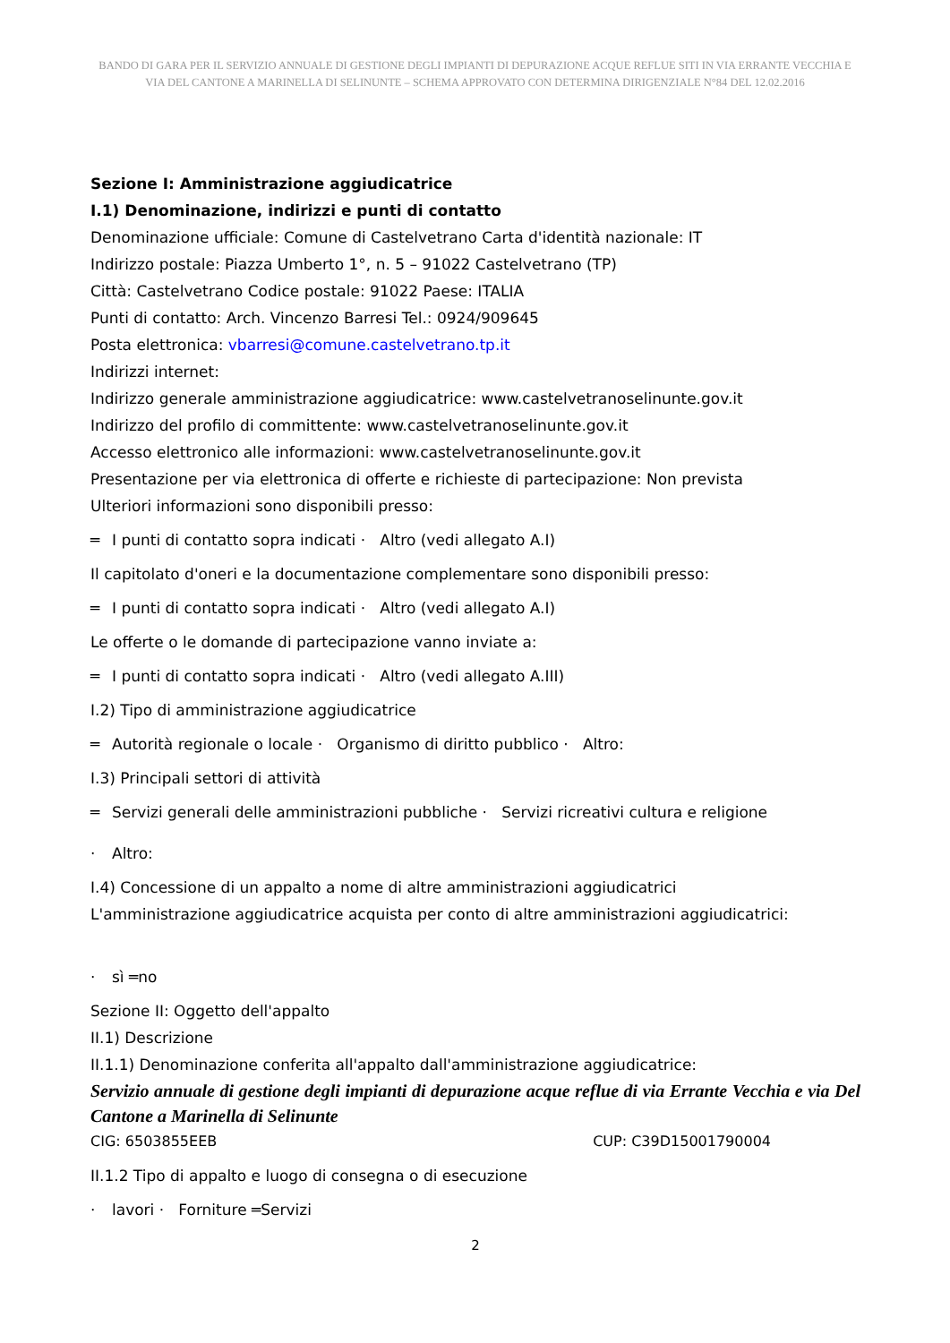BANDO DI GARA PER IL SERVIZIO ANNUALE DI GESTIONE DEGLI IMPIANTI DI DEPURAZIONE ACQUE REFLUE SITI IN VIA ERRANTE VECCHIA E VIA DEL CANTONE A MARINELLA DI SELINUNTE – SCHEMA APPROVATO CON DETERMINA DIRIGENZIALE N°84 DEL 12.02.2016
Sezione I: Amministrazione aggiudicatrice
I.1) Denominazione, indirizzi e punti di contatto
Denominazione ufficiale: Comune di Castelvetrano Carta d'identità nazionale: IT
Indirizzo postale: Piazza Umberto 1°, n. 5 – 91022 Castelvetrano (TP)
Città: Castelvetrano Codice postale: 91022 Paese: ITALIA
Punti di contatto: Arch. Vincenzo Barresi Tel.: 0924/909645
Posta elettronica: vbarresi@comune.castelvetrano.tp.it
Indirizzi internet:
Indirizzo generale amministrazione aggiudicatrice: www.castelvetranoselinunte.gov.it
Indirizzo del profilo di committente: www.castelvetranoselinunte.gov.it
Accesso elettronico alle informazioni: www.castelvetranoselinunte.gov.it
Presentazione per via elettronica di offerte e richieste di partecipazione: Non prevista
Ulteriori informazioni sono disponibili presso:
═ I punti di contatto sopra indicati · Altro (vedi allegato A.I)
Il capitolato d'oneri e la documentazione complementare sono disponibili presso:
═ I punti di contatto sopra indicati · Altro (vedi allegato A.I)
Le offerte o le domande di partecipazione vanno inviate a:
═ I punti di contatto sopra indicati · Altro (vedi allegato A.III)
I.2) Tipo di amministrazione aggiudicatrice
═ Autorità regionale o locale · Organismo di diritto pubblico · Altro:
I.3) Principali settori di attività
═ Servizi generali delle amministrazioni pubbliche · Servizi ricreativi cultura e religione
· Altro:
I.4) Concessione di un appalto a nome di altre amministrazioni aggiudicatrici
L'amministrazione aggiudicatrice acquista per conto di altre amministrazioni aggiudicatrici:
· sì ═no
Sezione II: Oggetto dell'appalto
II.1) Descrizione
II.1.1) Denominazione conferita all'appalto dall'amministrazione aggiudicatrice:
Servizio annuale di gestione degli impianti di depurazione acque reflue di via Errante Vecchia e via Del Cantone a Marinella di Selinunte
CIG: 6503855EEB CUP: C39D15001790004
II.1.2 Tipo di appalto e luogo di consegna o di esecuzione
· lavori · Forniture ═Servizi
2